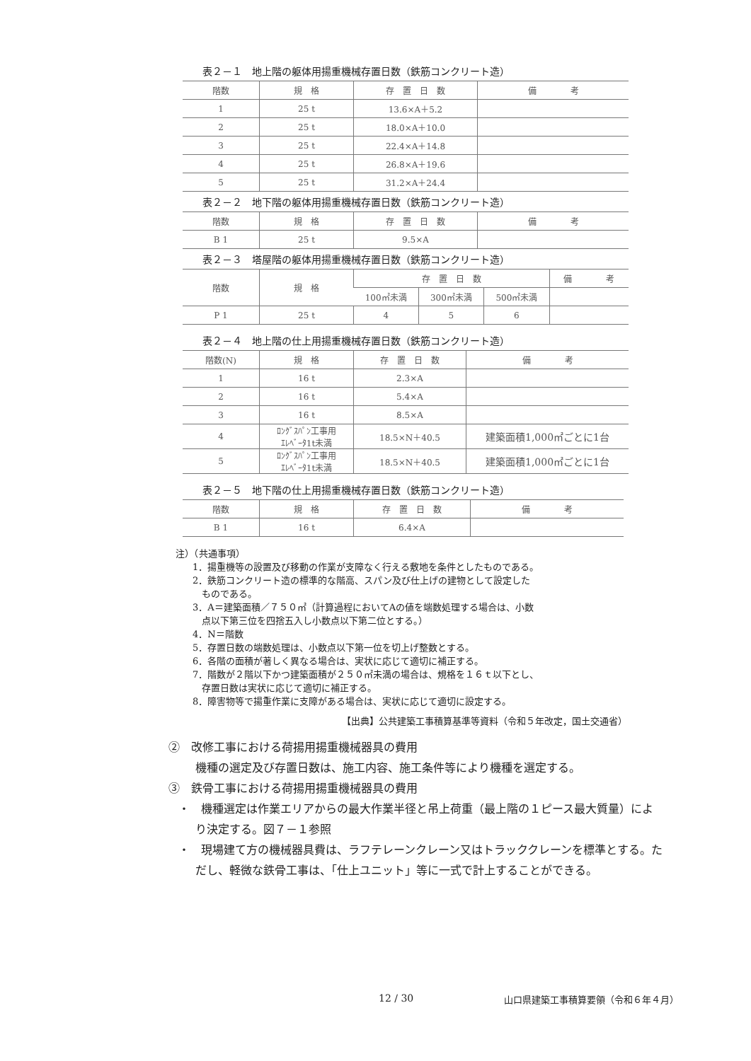表２－１　地上階の躯体用揚重機械存置日数（鉄筋コンクリート造）
| 階数 | 規 格 | 存 置 日 数 | 備 考 |
| --- | --- | --- | --- |
| 1 | 25 t | 13.6×A＋5.2 | |
| 2 | 25 t | 18.0×A＋10.0 | |
| 3 | 25 t | 22.4×A＋14.8 | |
| 4 | 25 t | 26.8×A＋19.6 | |
| 5 | 25 t | 31.2×A＋24.4 | |
表２－２　地下階の躯体用揚重機械存置日数（鉄筋コンクリート造）
| 階数 | 規 格 | 存 置 日 数 | 備 考 |
| --- | --- | --- | --- |
| B 1 | 25 t | 9.5×A | |
表２－３　塔屋階の躯体用揚重機械存置日数（鉄筋コンクリート造）
| 階数 | 規 格 | 存 置 日 数 | | | 備 考 |
| --- | --- | --- | --- | --- | --- |
| | | 100㎡未満 | 300㎡未満 | 500㎡未満 | |
| P 1 | 25 t | 4 | 5 | 6 | |
表２－４　地上階の仕上用揚重機械存置日数（鉄筋コンクリート造）
| 階数(N) | 規 格 | 存 置 日 数 | 備 考 |
| --- | --- | --- | --- |
| 1 | 16 t | 2.3×A | |
| 2 | 16 t | 5.4×A | |
| 3 | 16 t | 8.5×A | |
| 4 | ﾛﾝｸﾞｽﾊﾟﾝ工事用 ｴﾚﾍﾞｰﾀ1t未満 | 18.5×N＋40.5 | 建築面積1,000㎡ごとに1台 |
| 5 | ﾛﾝｸﾞｽﾊﾟﾝ工事用 ｴﾚﾍﾞｰﾀ1t未満 | 18.5×N＋40.5 | 建築面積1,000㎡ごとに1台 |
表２－５　地下階の仕上用揚重機械存置日数（鉄筋コンクリート造）
| 階数 | 規 格 | 存 置 日 数 | 備 考 |
| --- | --- | --- | --- |
| B 1 | 16 t | 6.4×A | |
注）（共通事項）
1．揚重機等の設置及び移動の作業が支障なく行える敷地を条件としたものである。
2．鉄筋コンクリート造の標準的な階高、スパン及び仕上げの建物として設定した
　ものである。
3．A＝建築面積／７５０㎡（計算過程においてAの値を端数処理する場合は、小数
　点以下第三位を四捨五入し小数点以下第二位とする。）
4．N＝階数
5．存置日数の端数処理は、小数点以下第一位を切上げ整数とする。
6．各階の面積が著しく異なる場合は、実状に応じて適切に補正する。
7．階数が２階以下かつ建築面積が２５０㎡未満の場合は、規格を１６ｔ以下とし、
　存置日数は実状に応じて適切に補正する。
8．障害物等で揚重作業に支障がある場合は、実状に応じて適切に設定する。
【出典】公共建築工事積算基準等資料（令和５年改定，国土交通省）
②　改修工事における荷揚用揚重機械器具の費用
機種の選定及び存置日数は、施工内容、施工条件等により機種を選定する。
③　鉄骨工事における荷揚用揚重機械器具の費用
・　機種選定は作業エリアからの最大作業半径と吊上荷重（最上階の１ピース最大質量）により決定する。図７－１参照
・　現場建て方の機械器具費は、ラフテレーンクレーン又はトラッククレーンを標準とする。ただし、軽微な鉄骨工事は、「仕上ユニット」等に一式で計上することができる。
12 / 30
山口県建築工事積算要領（令和６年４月）